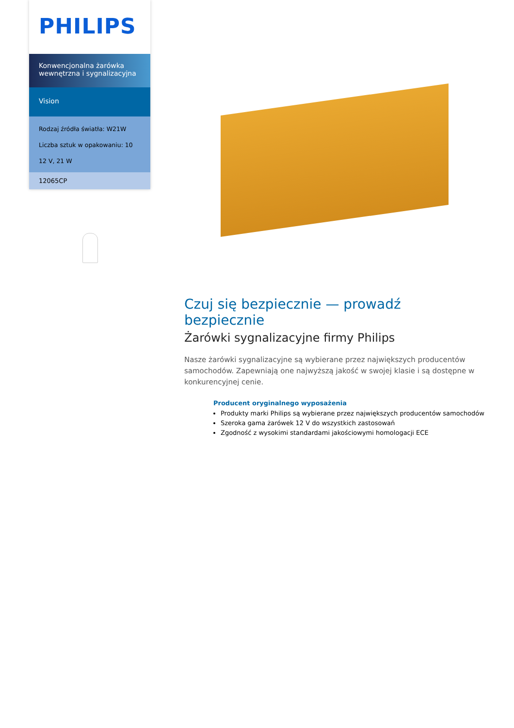PHILIPS
Konwencjonalna żarówka wewnętrzna i sygnalizacyjna
Vision
Rodzaj źródła światła: W21W
Liczba sztuk w opakowaniu: 10
12 V, 21 W
12065CP
Czuj się bezpiecznie — prowadź bezpiecznie
Żarówki sygnalizacyjne firmy Philips
Nasze żarówki sygnalizacyjne są wybierane przez największych producentów samochodów. Zapewniają one najwyższą jakość w swojej klasie i są dostępne w konkurencyjnej cenie.
Producent oryginalnego wyposażenia
Produkty marki Philips są wybierane przez największych producentów samochodów
Szeroka gama żarówek 12 V do wszystkich zastosowań
Zgodność z wysokimi standardami jakościowymi homologacji ECE